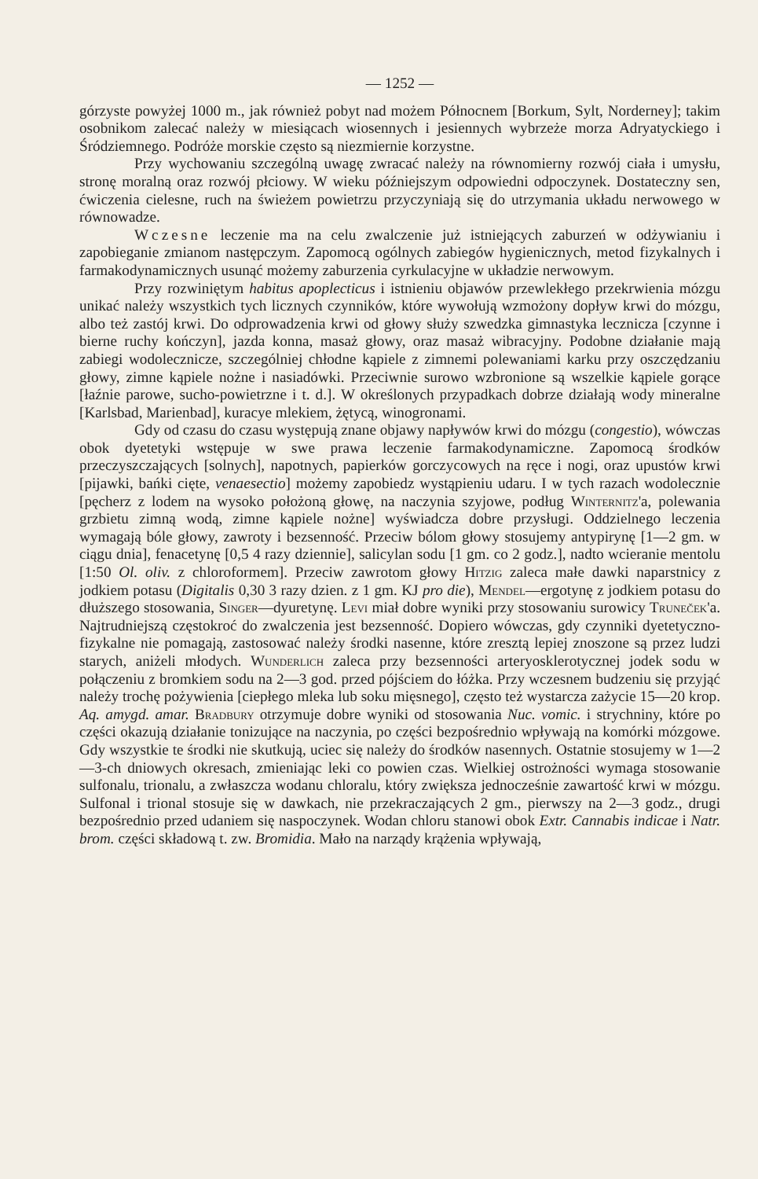— 1252 —
górzyste powyżej 1000 m., jak również pobyt nad możem Północnem [Borkum, Sylt, Norderney]; takim osobnikom zalecać należy w miesiącach wiosennych i jesiennych wybrzeże morza Adryatyckiego i Śródziemnego. Podróże morskie często są niezmiernie korzystne.
Przy wychowaniu szczególną uwagę zwracać należy na równomierny rozwój ciała i umysłu, stronę moralną oraz rozwój płciowy. W wieku późniejszym odpowiedni odpoczynek. Dostateczny sen, ćwiczenia cielesne, ruch na świeżem powietrzu przyczyniają się do utrzymania układu nerwowego w równowadze.
Wczesne leczenie ma na celu zwalczenie już istniejących zaburzeń w odżywianiu i zapobieganie zmianom następczym. Zapomocą ogólnych zabiegów hygienicznych, metod fizykalnych i farmakodynamicznych usunąć możemy zaburzenia cyrkulacyjne w układzie nerwowym.
Przy rozwiniętym habitus apoplecticus i istnieniu objawów przewlekłego przekrwienia mózgu unikać należy wszystkich tych licznych czynników, które wywołują wzmożony dopływ krwi do mózgu, albo też zastój krwi. Do odprowadzenia krwi od głowy służy szwedzka gimnastyka lecznicza [czynne i bierne ruchy kończyn], jazda konna, masaż głowy, oraz masaż wibracyjny. Podobne działanie mają zabiegi wodolecznicze, szczególniej chłodne kąpiele z zimnemi polewaniami karku przy oszczędzaniu głowy, zimne kąpiele nożne i nasiadówki. Przeciwnie surowo wzbronione są wszelkie kąpiele gorące [łaźnie parowe, sucho-powietrzne i t. d.]. W określonych przypadkach dobrze działają wody mineralne [Karlsbad, Marienbad], kuracye mlekiem, żętycą, winogronami.
Gdy od czasu do czasu występują znane objawy napływów krwi do mózgu (congestio), wówczas obok dyetetyki wstępuje w swe prawa leczenie farmakodynamiczne. Zapomocą środków przeczyszczających [solnych], napotnych, papierków gorczycowych na ręce i nogi, oraz upustów krwi [pijawki, bańki cięte, venaesectio] możemy zapobiedz wystąpieniu udaru. I w tych razach wodolecznie [pęcherz z lodem na wysoko położoną głowę, na naczynia szyjowe, podług Winternitz'a, polewania grzbietu zimną wodą, zimne kąpiele nożne] wyświadcza dobre przysługi. Oddzielnego leczenia wymagają bóle głowy, zawroty i bezsenność. Przeciw bólom głowy stosujemy antypirynę [1—2 gm. w ciągu dnia], fenacetynę [0,5 4 razy dziennie], salicylan sodu [1 gm. co 2 godz.], nadto wcieranie mentolu [1:50 Ol. oliv. z chloroformem]. Przeciw zawrotom głowy Hitzig zaleca małe dawki naparstnicy z jodkiem potasu (Digitalis 0,30 3 razy dzien. z 1 gm. KJ pro die), Mendel—ergotynę z jodkiem potasu do dłuższego stosowania, Singer—dyuretynę. Levi miał dobre wyniki przy stosowaniu surowicy Truneček'a. Najtrudniejszą częstokroć do zwalczenia jest bezsenność. Dopiero wówczas, gdy czynniki dyetetyczno-fizykalne nie pomagają, zastosować należy środki nasenne, które zresztą lepiej znoszone są przez ludzi starych, aniżeli młodych. Wunderlich zaleca przy bezsenności arteryosklerotycznej jodek sodu w połączeniu z bromkiem sodu na 2—3 god. przed pójściem do łóżka. Przy wczesnem budzeniu się przyjąć należy trochę pożywienia [ciepłego mleka lub soku mięsnego], często też wystarcza zażycie 15—20 krop. Aq. amygd. amar. Bradbury otrzymuje dobre wyniki od stosowania Nuc. vomic. i strychniny, które po części okazują działanie tonizujące na naczynia, po części bezpośrednio wpływają na komórki mózgowe. Gdy wszystkie te środki nie skutkują, uciec się należy do środków nasennych. Ostatnie stosujemy w 1—2—3-ch dniowych okresach, zmieniając leki co powien czas. Wielkiej ostrożności wymaga stosowanie sulfonalu, trionalu, a zwłaszcza wodanu chloralu, który zwiększa jednocześnie zawartość krwi w mózgu. Sulfonal i trional stosuje się w dawkach, nie przekraczających 2 gm., pierwszy na 2—3 godz., drugi bezpośrednio przed udaniem się naspoczynek. Wodan chloru stanowi obok Extr. Cannabis indicae i Natr. brom. części składową t. zw. Bromidia. Mało na narządy krążenia wpływają,